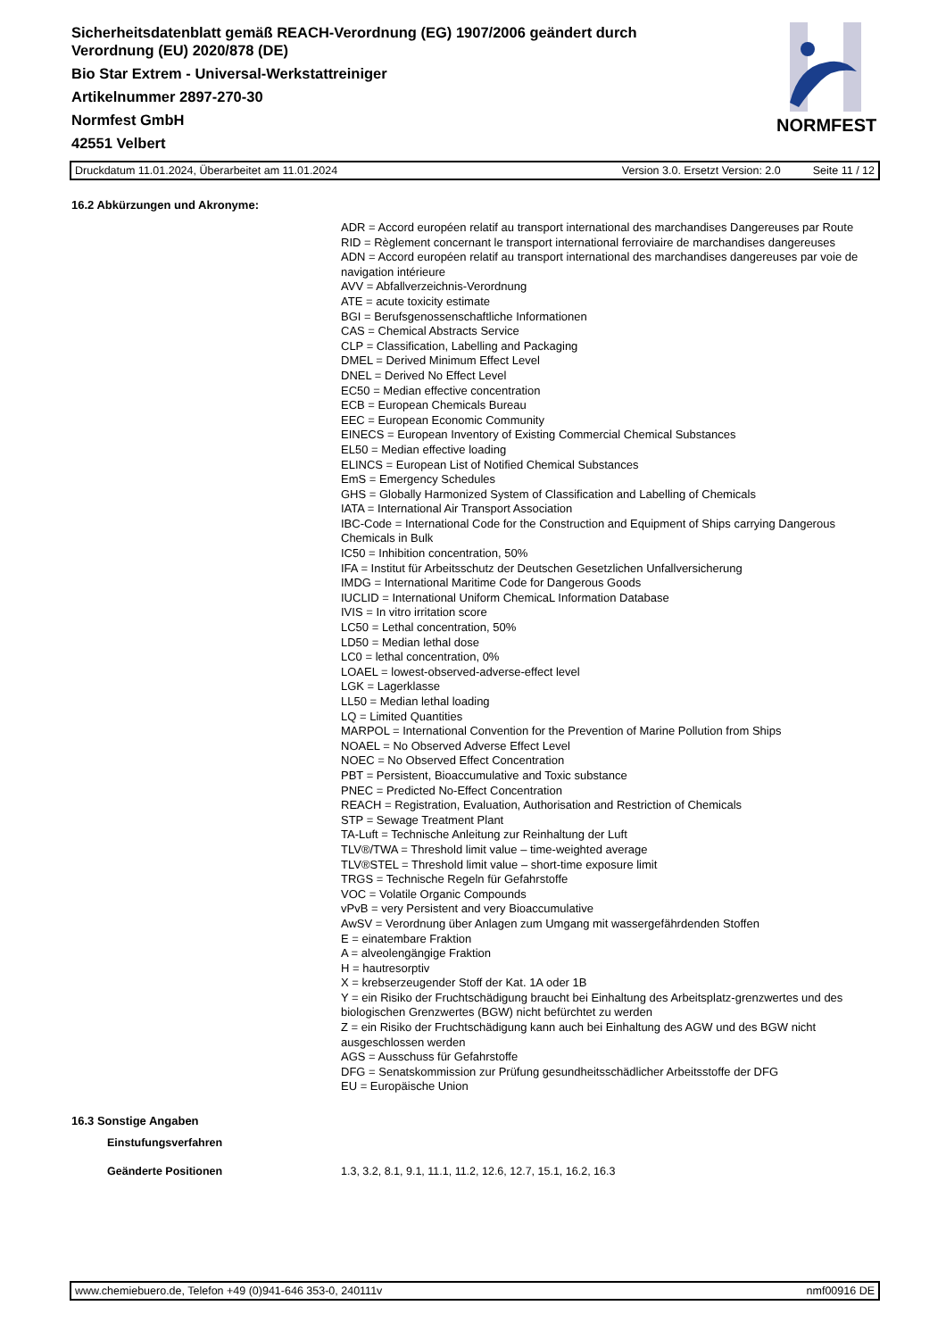Sicherheitsdatenblatt gemäß REACH-Verordnung (EG) 1907/2006 geändert durch
Verordnung (EU) 2020/878 (DE)
Bio Star Extrem - Universal-Werkstattreiniger
Artikelnummer 2897-270-30
Normfest GmbH
42551 Velbert
NORMFEST
Druckdatum 11.01.2024, Überarbeitet am 11.01.2024 Version 3.0. Ersetzt Version: 2.0 Seite 11 / 12
16.2 Abkürzungen und Akronyme:
ADR = Accord européen relatif au transport international des marchandises Dangereuses par Route
RID = Règlement concernant le transport international ferroviaire de marchandises dangereuses
ADN = Accord européen relatif au transport international des marchandises dangereuses par voie de navigation intérieure
AVV = Abfallverzeichnis-Verordnung
ATE = acute toxicity estimate
BGI = Berufsgenossenschaftliche Informationen
CAS = Chemical Abstracts Service
CLP = Classification, Labelling and Packaging
DMEL = Derived Minimum Effect Level
DNEL = Derived No Effect Level
EC50 = Median effective concentration
ECB = European Chemicals Bureau
EEC = European Economic Community
EINECS = European Inventory of Existing Commercial Chemical Substances
EL50 = Median effective loading
ELINCS = European List of Notified Chemical Substances
EmS = Emergency Schedules
GHS = Globally Harmonized System of Classification and Labelling of Chemicals
IATA = International Air Transport Association
IBC-Code = International Code for the Construction and Equipment of Ships carrying Dangerous Chemicals in Bulk
IC50 = Inhibition concentration, 50%
IFA = Institut für Arbeitsschutz der Deutschen Gesetzlichen Unfallversicherung
IMDG = International Maritime Code for Dangerous Goods
IUCLID = International Uniform ChemicaL Information Database
IVIS = In vitro irritation score
LC50 = Lethal concentration, 50%
LD50 = Median lethal dose
LC0 = lethal concentration, 0%
LOAEL = lowest-observed-adverse-effect level
LGK = Lagerklasse
LL50 = Median lethal loading
LQ = Limited Quantities
MARPOL = International Convention for the Prevention of Marine Pollution from Ships
NOAEL = No Observed Adverse Effect Level
NOEC = No Observed Effect Concentration
PBT = Persistent, Bioaccumulative and Toxic substance
PNEC = Predicted No-Effect Concentration
REACH = Registration, Evaluation, Authorisation and Restriction of Chemicals
STP = Sewage Treatment Plant
TA-Luft = Technische Anleitung zur Reinhaltung der Luft
TLV®/TWA = Threshold limit value – time-weighted average
TLV®STEL = Threshold limit value – short-time exposure limit
TRGS = Technische Regeln für Gefahrstoffe
VOC = Volatile Organic Compounds
vPvB = very Persistent and very Bioaccumulative
AwSV = Verordnung über Anlagen zum Umgang mit wassergefährdenden Stoffen
E = einatembare Fraktion
A = alveolengängige Fraktion
H = hautresorptiv
X = krebserzeugender Stoff der Kat. 1A oder 1B
Y = ein Risiko der Fruchtschädigung braucht bei Einhaltung des Arbeitsplatz-grenzwertes und des biologischen Grenzwertes (BGW) nicht befürchtet zu werden
Z = ein Risiko der Fruchtschädigung kann auch bei Einhaltung des AGW und des BGW nicht ausgeschlossen werden
AGS = Ausschuss für Gefahrstoffe
DFG = Senatskommission zur Prüfung gesundheitsschädlicher Arbeitsstoffe der DFG
EU = Europäische Union
16.3 Sonstige Angaben
Einstufungsverfahren
Geänderte Positionen 1.3, 3.2, 8.1, 9.1, 11.1, 11.2, 12.6, 12.7, 15.1, 16.2, 16.3
www.chemiebuero.de, Telefon +49 (0)941-646 353-0, 240111v nmf00916 DE